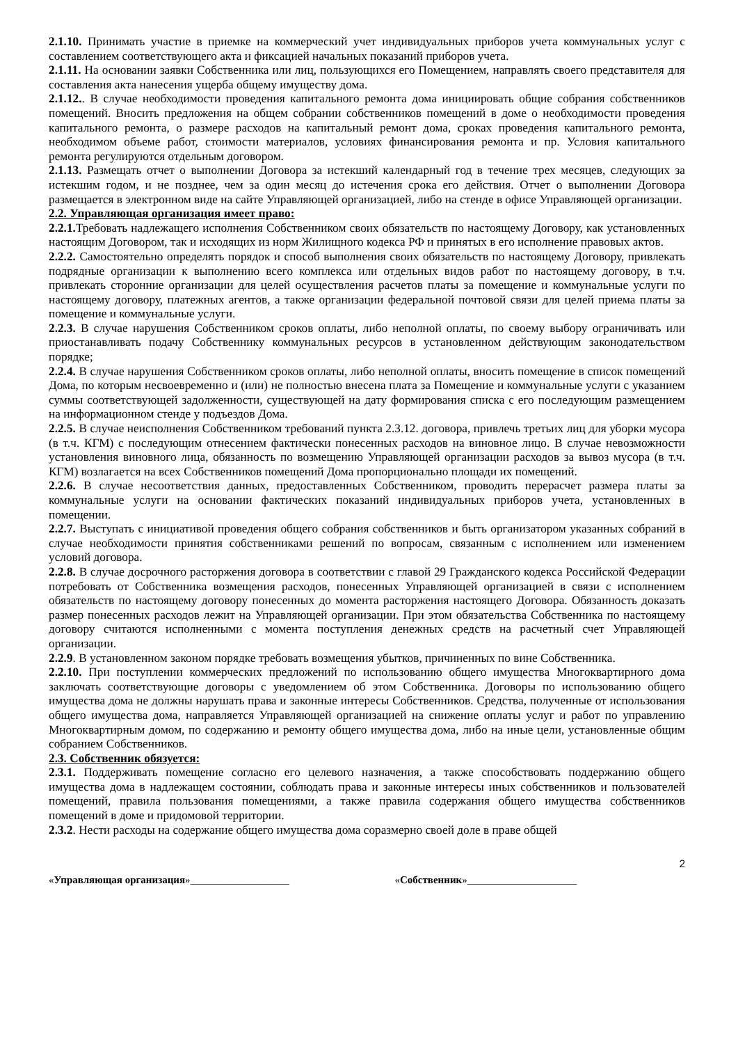2.1.10. Принимать участие в приемке на коммерческий учет индивидуальных приборов учета коммунальных услуг с составлением соответствующего акта и фиксацией начальных показаний приборов учета.
2.1.11. На основании заявки Собственника или лиц, пользующихся его Помещением, направлять своего представителя для составления акта нанесения ущерба общему имуществу дома.
2.1.12.. В случае необходимости проведения капитального ремонта дома инициировать общие собрания собственников помещений. Вносить предложения на общем собрании собственников помещений в доме о необходимости проведения капитального ремонта, о размере расходов на капитальный ремонт дома, сроках проведения капитального ремонта, необходимом объеме работ, стоимости материалов, условиях финансирования ремонта и пр. Условия капитального ремонта регулируются отдельным договором.
2.1.13. Размещать отчет о выполнении Договора за истекший календарный год в течение трех месяцев, следующих за истекшим годом, и не позднее, чем за один месяц до истечения срока его действия. Отчет о выполнении Договора размещается в электронном виде на сайте Управляющей организацией, либо на стенде в офисе Управляющей организации.
2.2. Управляющая организация имеет право:
2.2.1. Требовать надлежащего исполнения Собственником своих обязательств по настоящему Договору, как установленных настоящим Договором, так и исходящих из норм Жилищного кодекса РФ и принятых в его исполнение правовых актов.
2.2.2. Самостоятельно определять порядок и способ выполнения своих обязательств по настоящему Договору, привлекать подрядные организации к выполнению всего комплекса или отдельных видов работ по настоящему договору, в т.ч. привлекать сторонние организации для целей осуществления расчетов платы за помещение и коммунальные услуги по настоящему договору, платежных агентов, а также организации федеральной почтовой связи для целей приема платы за помещение и коммунальные услуги.
2.2.3. В случае нарушения Собственником сроков оплаты, либо неполной оплаты, по своему выбору ограничивать или приостанавливать подачу Собственнику коммунальных ресурсов в установленном действующим законодательством порядке;
2.2.4. В случае нарушения Собственником сроков оплаты, либо неполной оплаты, вносить помещение в список помещений Дома, по которым несвоевременно и (или) не полностью внесена плата за Помещение и коммунальные услуги с указанием суммы соответствующей задолженности, существующей на дату формирования списка с его последующим размещением на информационном стенде у подъездов Дома.
2.2.5. В случае неисполнения Собственником требований пункта 2.3.12. договора, привлечь третьих лиц для уборки мусора (в т.ч. КГМ) с последующим отнесением фактически понесенных расходов на виновное лицо. В случае невозможности установления виновного лица, обязанность по возмещению Управляющей организации расходов за вывоз мусора (в т.ч. КГМ) возлагается на всех Собственников помещений Дома пропорционально площади их помещений.
2.2.6. В случае несоответствия данных, предоставленных Собственником, проводить перерасчет размера платы за коммунальные услуги на основании фактических показаний индивидуальных приборов учета, установленных в помещении.
2.2.7. Выступать с инициативой проведения общего собрания собственников и быть организатором указанных собраний в случае необходимости принятия собственниками решений по вопросам, связанным с исполнением или изменением условий договора.
2.2.8. В случае досрочного расторжения договора в соответствии с главой 29 Гражданского кодекса Российской Федерации потребовать от Собственника возмещения расходов, понесенных Управляющей организацией в связи с исполнением обязательств по настоящему договору понесенных до момента расторжения настоящего Договора. Обязанность доказать размер понесенных расходов лежит на Управляющей организации. При этом обязательства Собственника по настоящему договору считаются исполненными с момента поступления денежных средств на расчетный счет Управляющей организации.
2.2.9. В установленном законом порядке требовать возмещения убытков, причиненных по вине Собственника.
2.2.10. При поступлении коммерческих предложений по использованию общего имущества Многоквартирного дома заключать соответствующие договоры с уведомлением об этом Собственника. Договоры по использованию общего имущества дома не должны нарушать права и законные интересы Собственников. Средства, полученные от использования общего имущества дома, направляется Управляющей организацией на снижение оплаты услуг и работ по управлению Многоквартирным домом, по содержанию и ремонту общего имущества дома, либо на иные цели, установленные общим собранием Собственников.
2.3. Собственник обязуется:
2.3.1. Поддерживать помещение согласно его целевого назначения, а также способствовать поддержанию общего имущества дома в надлежащем состоянии, соблюдать права и законные интересы иных собственников и пользователей помещений, правила пользования помещениями, а также правила содержания общего имущества собственников помещений в доме и придомовой территории.
2.3.2. Нести расходы на содержание общего имущества дома соразмерно своей доле в праве общей
2
«Управляющая организация»___________________
«Собственник»_____________________